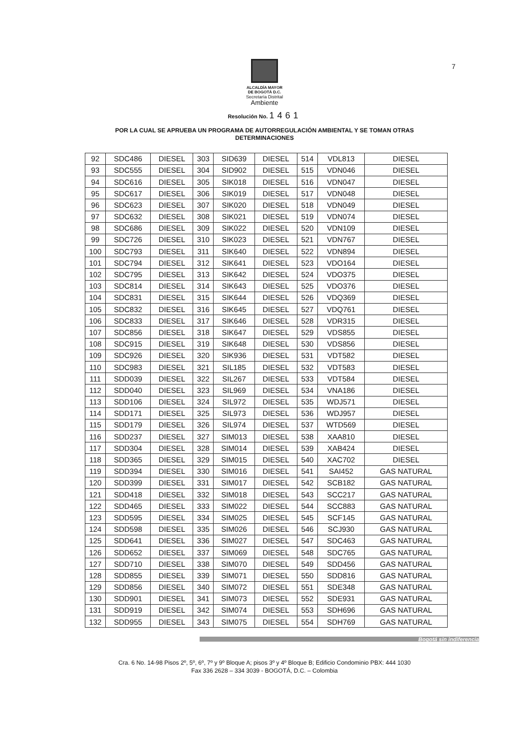7
ALCALDÍA MAYOR
DE BOGOTÁ D.C.
Secretaría Distrital
Ambiente
Resolución No. 1461
POR LA CUAL SE APRUEBA UN PROGRAMA DE AUTORREGULACIÓN AMBIENTAL Y SE TOMAN OTRAS DETERMINACIONES
| 92 | SDC486 | DIESEL | 303 | SID639 | DIESEL | 514 | VDL813 | DIESEL |
| 93 | SDC555 | DIESEL | 304 | SID902 | DIESEL | 515 | VDN046 | DIESEL |
| 94 | SDC616 | DIESEL | 305 | SIK018 | DIESEL | 516 | VDN047 | DIESEL |
| 95 | SDC617 | DIESEL | 306 | SIK019 | DIESEL | 517 | VDN048 | DIESEL |
| 96 | SDC623 | DIESEL | 307 | SIK020 | DIESEL | 518 | VDN049 | DIESEL |
| 97 | SDC632 | DIESEL | 308 | SIK021 | DIESEL | 519 | VDN074 | DIESEL |
| 98 | SDC686 | DIESEL | 309 | SIK022 | DIESEL | 520 | VDN109 | DIESEL |
| 99 | SDC726 | DIESEL | 310 | SIK023 | DIESEL | 521 | VDN767 | DIESEL |
| 100 | SDC793 | DIESEL | 311 | SIK640 | DIESEL | 522 | VDN894 | DIESEL |
| 101 | SDC794 | DIESEL | 312 | SIK641 | DIESEL | 523 | VDO164 | DIESEL |
| 102 | SDC795 | DIESEL | 313 | SIK642 | DIESEL | 524 | VDO375 | DIESEL |
| 103 | SDC814 | DIESEL | 314 | SIK643 | DIESEL | 525 | VDO376 | DIESEL |
| 104 | SDC831 | DIESEL | 315 | SIK644 | DIESEL | 526 | VDQ369 | DIESEL |
| 105 | SDC832 | DIESEL | 316 | SIK645 | DIESEL | 527 | VDQ761 | DIESEL |
| 106 | SDC833 | DIESEL | 317 | SIK646 | DIESEL | 528 | VDR315 | DIESEL |
| 107 | SDC856 | DIESEL | 318 | SIK647 | DIESEL | 529 | VDS855 | DIESEL |
| 108 | SDC915 | DIESEL | 319 | SIK648 | DIESEL | 530 | VDS856 | DIESEL |
| 109 | SDC926 | DIESEL | 320 | SIK936 | DIESEL | 531 | VDT582 | DIESEL |
| 110 | SDC983 | DIESEL | 321 | SIL185 | DIESEL | 532 | VDT583 | DIESEL |
| 111 | SDD039 | DIESEL | 322 | SIL267 | DIESEL | 533 | VDT584 | DIESEL |
| 112 | SDD040 | DIESEL | 323 | SIL969 | DIESEL | 534 | VNA186 | DIESEL |
| 113 | SDD106 | DIESEL | 324 | SIL972 | DIESEL | 535 | WDJ571 | DIESEL |
| 114 | SDD171 | DIESEL | 325 | SIL973 | DIESEL | 536 | WDJ957 | DIESEL |
| 115 | SDD179 | DIESEL | 326 | SIL974 | DIESEL | 537 | WTD569 | DIESEL |
| 116 | SDD237 | DIESEL | 327 | SIM013 | DIESEL | 538 | XAA810 | DIESEL |
| 117 | SDD304 | DIESEL | 328 | SIM014 | DIESEL | 539 | XAB424 | DIESEL |
| 118 | SDD365 | DIESEL | 329 | SIM015 | DIESEL | 540 | XAC702 | DIESEL |
| 119 | SDD394 | DIESEL | 330 | SIM016 | DIESEL | 541 | SAI452 | GAS NATURAL |
| 120 | SDD399 | DIESEL | 331 | SIM017 | DIESEL | 542 | SCB182 | GAS NATURAL |
| 121 | SDD418 | DIESEL | 332 | SIM018 | DIESEL | 543 | SCC217 | GAS NATURAL |
| 122 | SDD465 | DIESEL | 333 | SIM022 | DIESEL | 544 | SCC883 | GAS NATURAL |
| 123 | SDD595 | DIESEL | 334 | SIM025 | DIESEL | 545 | SCF145 | GAS NATURAL |
| 124 | SDD598 | DIESEL | 335 | SIM026 | DIESEL | 546 | SCJ930 | GAS NATURAL |
| 125 | SDD641 | DIESEL | 336 | SIM027 | DIESEL | 547 | SDC463 | GAS NATURAL |
| 126 | SDD652 | DIESEL | 337 | SIM069 | DIESEL | 548 | SDC765 | GAS NATURAL |
| 127 | SDD710 | DIESEL | 338 | SIM070 | DIESEL | 549 | SDD456 | GAS NATURAL |
| 128 | SDD855 | DIESEL | 339 | SIM071 | DIESEL | 550 | SDD816 | GAS NATURAL |
| 129 | SDD856 | DIESEL | 340 | SIM072 | DIESEL | 551 | SDE348 | GAS NATURAL |
| 130 | SDD901 | DIESEL | 341 | SIM073 | DIESEL | 552 | SDE931 | GAS NATURAL |
| 131 | SDD919 | DIESEL | 342 | SIM074 | DIESEL | 553 | SDH696 | GAS NATURAL |
| 132 | SDD955 | DIESEL | 343 | SIM075 | DIESEL | 554 | SDH769 | GAS NATURAL |
Bogotá sin indiferencia
Cra. 6 No. 14-98 Pisos 2º, 5º, 6º, 7º y 9º Bloque A; pisos 3º y 4º Bloque B; Edificio Condominio PBX: 444 1030
Fax 336 2628 – 334 3039 - BOGOTÁ, D.C. – Colombia